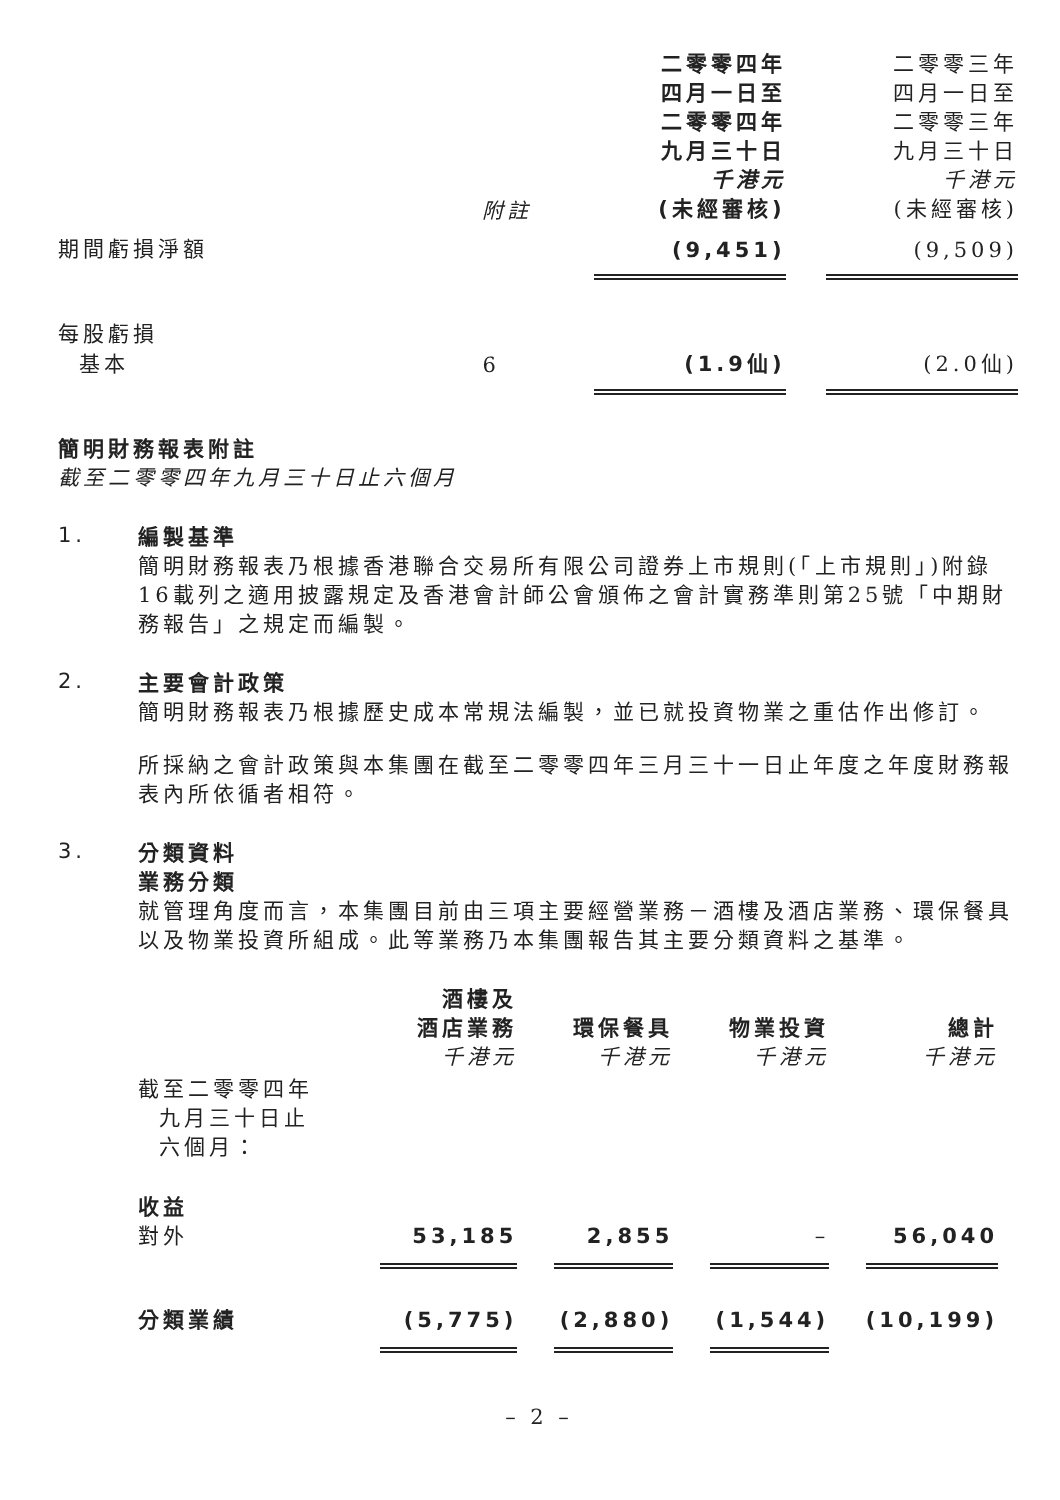| | 附註 | 二零零四年 四月一日至 二零零四年 九月三十日 千港元 (未經審核) | | 二零零三年 四月一日至 二零零三年 九月三十日 千港元 (未經審核) |
| 期間虧損淨額 | | (9,451) | | (9,509) |
| 每股虧損 基本 | 6 | (1.9仙) | | (2.0仙) |
簡明財務報表附註
截至二零零四年九月三十日止六個月
1.
編製基準
簡明財務報表乃根據香港聯合交易所有限公司證券上市規則(「上市規則」)附錄16載列之適用披露規定及香港會計師公會頒佈之會計實務準則第25號「中期財務報告」之規定而編製。
2.
主要會計政策
簡明財務報表乃根據歷史成本常規法編製，並已就投資物業之重估作出修訂。
所採納之會計政策與本集團在截至二零零四年三月三十一日止年度之年度財務報表內所依循者相符。
3.
分類資料
業務分類
就管理角度而言，本集團目前由三項主要經營業務－酒樓及酒店業務、環保餐具以及物業投資所組成。此等業務乃本集團報告其主要分類資料之基準。
| 截至二零零四年 九月三十日止 六個月： | 酒樓及 酒店業務 千港元 | | 環保餐具 千港元 | | 物業投資 千港元 | | 總計 千港元 |
| 收益 對外 | 53,185 | | 2,855 | | – | | 56,040 |
| 分類業績 | (5,775) | | (2,880) | | (1,544) | | (10,199) |
– 2 –